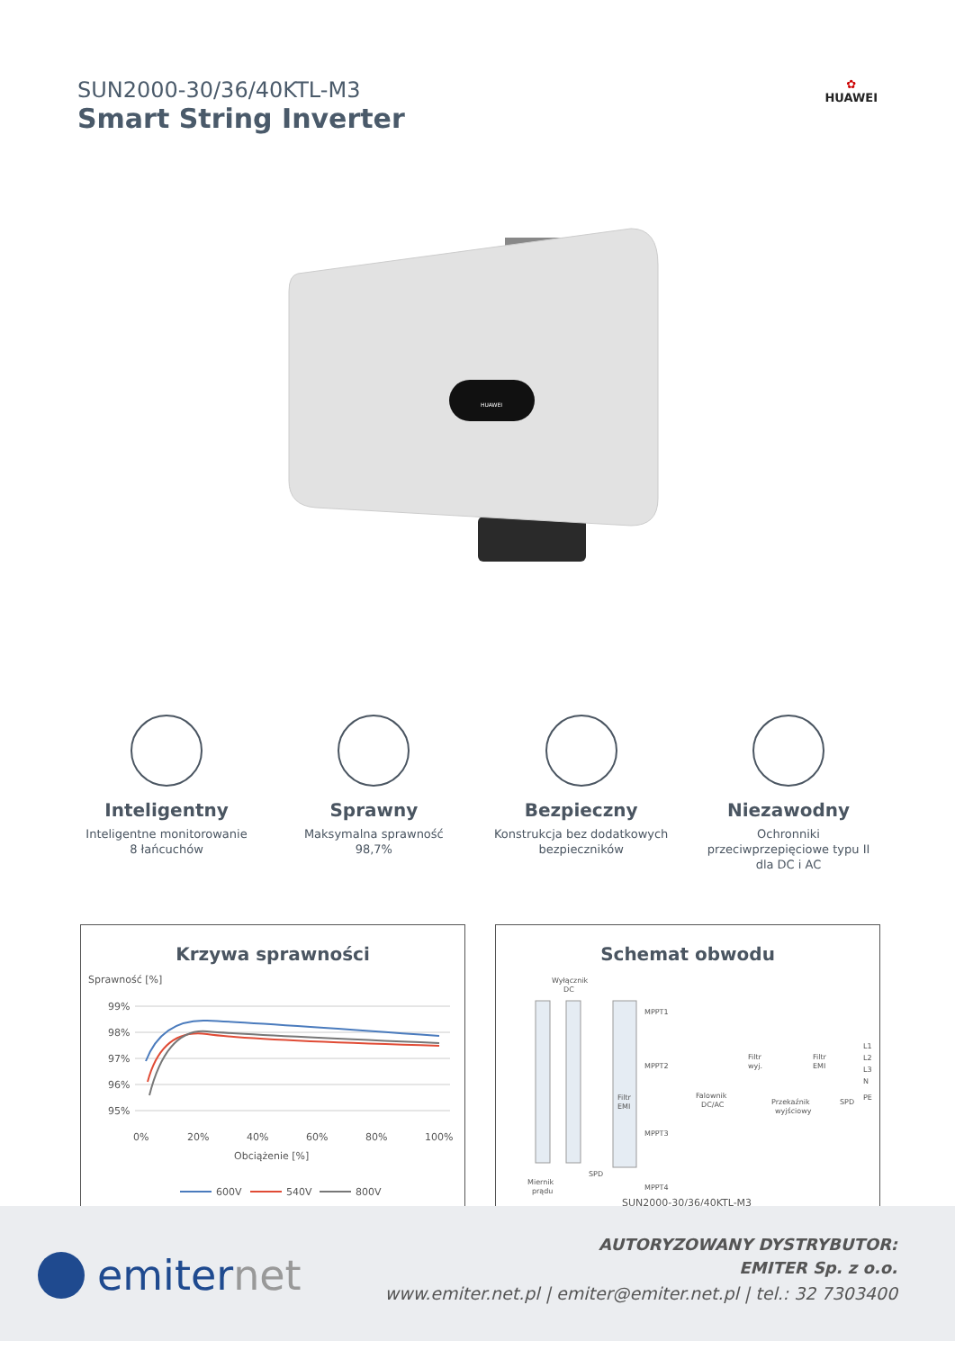SUN2000-30/36/40KTL-M3
Smart String Inverter
✿
HUAWEI
HUAWEI
Inteligentny
Inteligentne monitorowanie
8 łańcuchów
Sprawny
Maksymalna sprawność
98,7%
Bezpieczny
Konstrukcja bez dodatkowych
bezpieczników
Niezawodny
Ochronniki
przeciwprzepięciowe typu II
dla DC i AC
Krzywa sprawności
Sprawność [%]
99%
98%
97%
96%
95%
0%
20%
40%
60%
80%
100%
Obciążenie [%]
600V
540V
800V
Schemat obwodu
Wyłącznik
DC
Filtr
EMI
MPPT1
MPPT2
MPPT3
MPPT4
Falownik
DC/AC
Filtr
wyj.
Przekaźnik
wyjściowy
Filtr
EMI
L1
L2
L3
N
PE
SPD
SPD
Miernik
prądu
SUN2000-30/36/40KTL-M3
emiter net
AUTORYZOWANY DYSTRYBUTOR:
EMITER Sp. z o.o.
www.emiter.net.pl | emiter@emiter.net.pl | tel.: 32 7303400